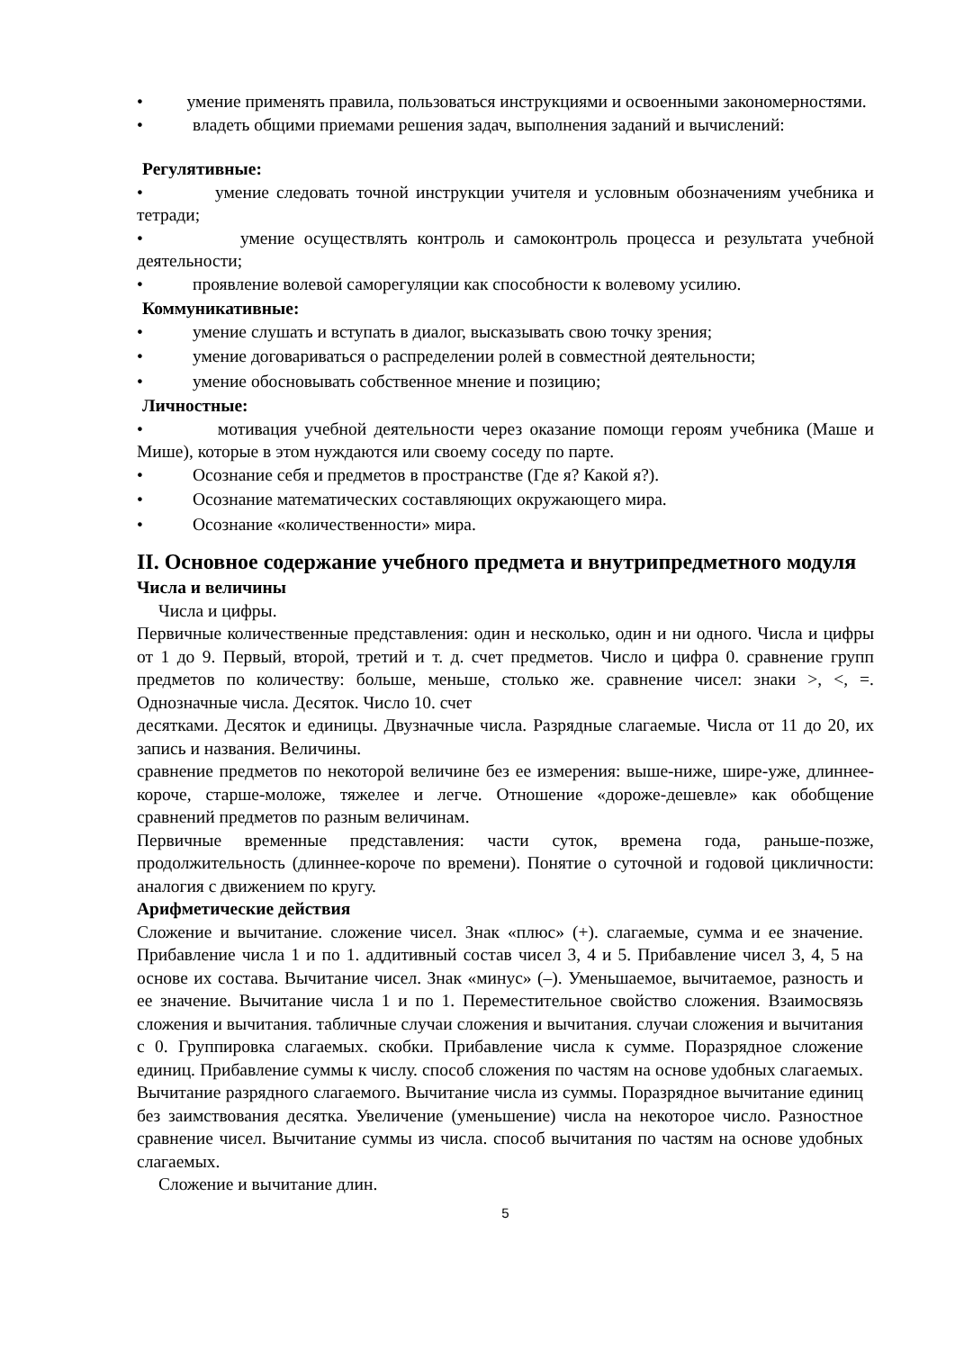• умение применять правила, пользоваться инструкциями и освоенными закономерностями.
• владеть общими приемами решения задач, выполнения заданий и вычислений:
Регулятивные:
• умение следовать точной инструкции учителя и условным обозначениям учебника и тетради;
• умение осуществлять контроль и самоконтроль процесса и результата учебной деятельности;
• проявление волевой саморегуляции как способности к волевому усилию.
Коммуникативные:
• умение слушать и вступать в диалог, высказывать свою точку зрения;
• умение договариваться о распределении ролей в совместной деятельности;
• умение обосновывать собственное мнение и позицию;
Личностные:
• мотивация учебной деятельности через оказание помощи героям учебника (Маше и Мише), которые в этом нуждаются или своему соседу по парте.
• Осознание себя и предметов в пространстве (Где я? Какой я?).
• Осознание математических составляющих окружающего мира.
• Осознание «количественности» мира.
II. Основное содержание учебного предмета и внутрипредметного модуля
Числа и величины
Числа и цифры.
Первичные количественные представления: один и несколько, один и ни одного. Числа и цифры от 1 до 9. Первый, второй, третий и т. д. счет предметов. Число и цифра 0. сравнение групп предметов по количеству: больше, меньше, столько же. сравнение чисел: знаки >, <, =. Однозначные числа. Десяток. Число 10. счет
десятками. Десяток и единицы. Двузначные числа. Разрядные слагаемые. Числа от 11 до 20, их запись и названия. Величины.
сравнение предметов по некоторой величине без ее измерения: выше-ниже, шире-уже, длиннее-короче, старше-моложе, тяжелее и легче. Отношение «дороже-дешевле» как обобщение сравнений предметов по разным величинам.
Первичные временные представления: части суток, времена года, раньше-позже, продолжительность (длиннее-короче по времени). Понятие о суточной и годовой цикличности: аналогия с движением по кругу.
Арифметические действия
Сложение и вычитание. сложение чисел. Знак «плюс» (+). слагаемые, сумма и ее значение. Прибавление числа 1 и по 1. аддитивный состав чисел 3, 4 и 5. Прибавление чисел 3, 4, 5 на основе их состава. Вычитание чисел. Знак «минус» (–). Уменьшаемое, вычитаемое, разность и ее значение. Вычитание числа 1 и по 1. Переместительное свойство сложения. Взаимосвязь сложения и вычитания. табличные случаи сложения и вычитания. случаи сложения и вычитания с 0. Группировка слагаемых. скобки. Прибавление числа к сумме. Поразрядное сложение единиц. Прибавление суммы к числу. способ сложения по частям на основе удобных слагаемых. Вычитание разрядного слагаемого. Вычитание числа из суммы. Поразрядное вычитание единиц без заимствования десятка. Увеличение (уменьшение) числа на некоторое число. Разностное сравнение чисел. Вычитание суммы из числа. способ вычитания по частям на основе удобных слагаемых.
Сложение и вычитание длин.
5